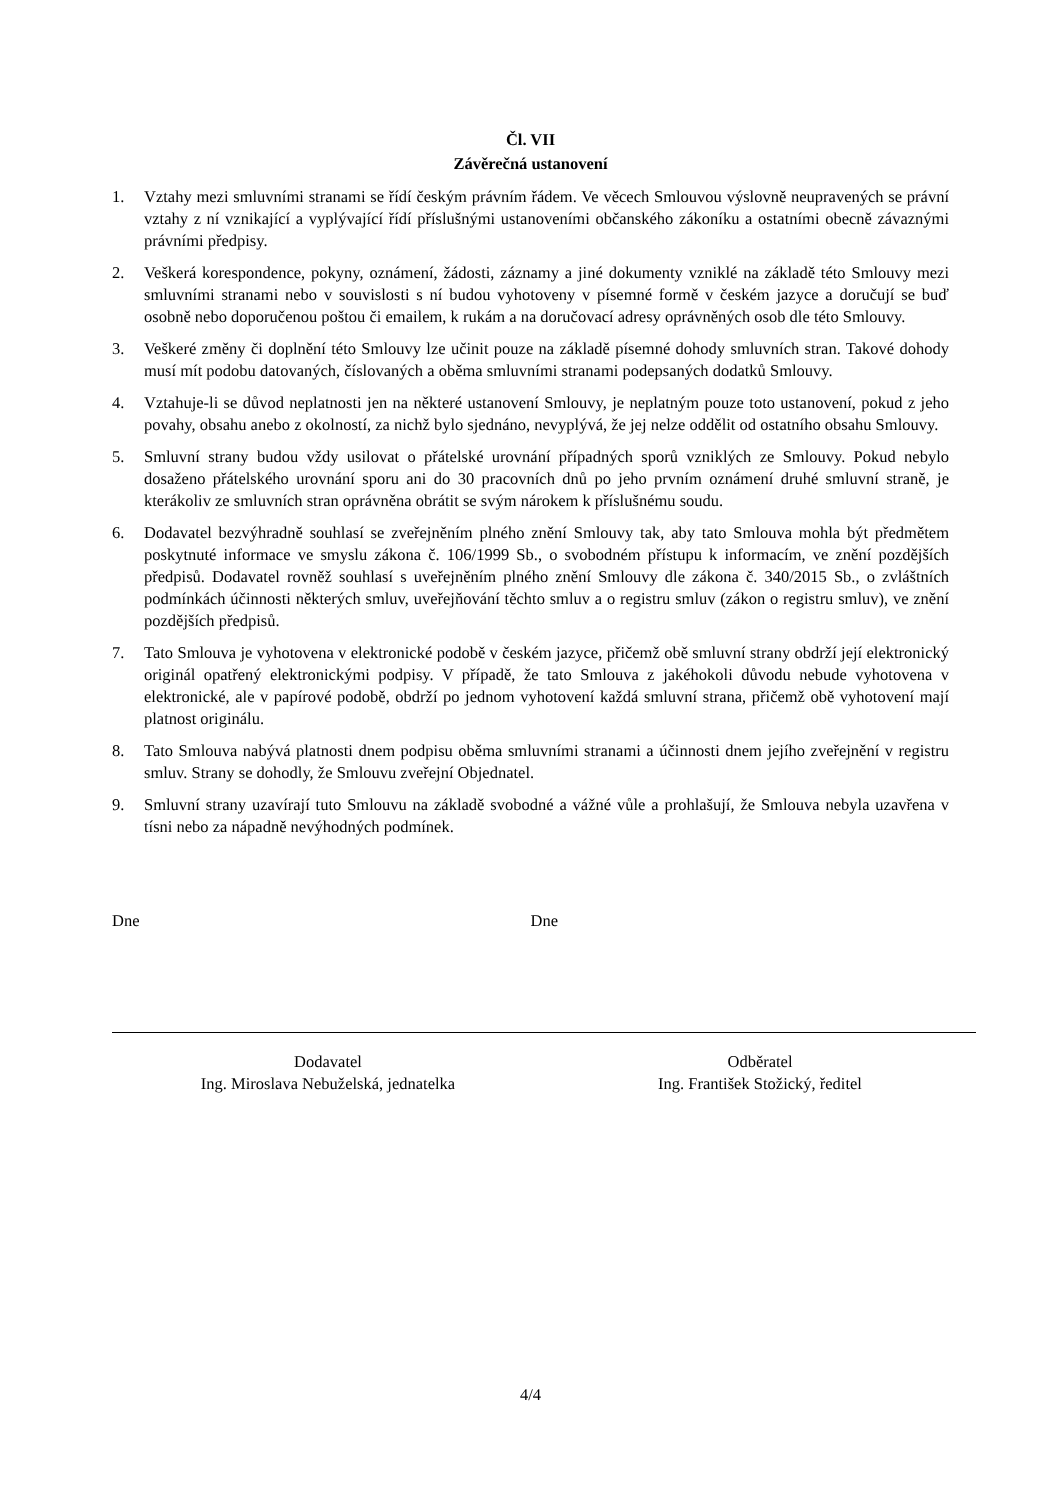Čl. VII
Závěrečná ustanovení
1. Vztahy mezi smluvními stranami se řídí českým právním řádem. Ve věcech Smlouvou výslovně neupravených se právní vztahy z ní vznikající a vyplývající řídí příslušnými ustanoveními občanského zákoníku a ostatními obecně závaznými právními předpisy.
2. Veškerá korespondence, pokyny, oznámení, žádosti, záznamy a jiné dokumenty vzniklé na základě této Smlouvy mezi smluvními stranami nebo v souvislosti s ní budou vyhotoveny v písemné formě v českém jazyce a doručují se buď osobně nebo doporučenou poštou či emailem, k rukám a na doručovací adresy oprávněných osob dle této Smlouvy.
3. Veškeré změny či doplnění této Smlouvy lze učinit pouze na základě písemné dohody smluvních stran. Takové dohody musí mít podobu datovaných, číslovaných a oběma smluvními stranami podepsaných dodatků Smlouvy.
4. Vztahuje-li se důvod neplatnosti jen na některé ustanovení Smlouvy, je neplatným pouze toto ustanovení, pokud z jeho povahy, obsahu anebo z okolností, za nichž bylo sjednáno, nevyplývá, že jej nelze oddělit od ostatního obsahu Smlouvy.
5. Smluvní strany budou vždy usilovat o přátelské urovnání případných sporů vzniklých ze Smlouvy. Pokud nebylo dosaženo přátelského urovnání sporu ani do 30 pracovních dnů po jeho prvním oznámení druhé smluvní straně, je kterákoliv ze smluvních stran oprávněna obrátit se svým nárokem k příslušnému soudu.
6. Dodavatel bezvýhradně souhlasí se zveřejněním plného znění Smlouvy tak, aby tato Smlouva mohla být předmětem poskytnuté informace ve smyslu zákona č. 106/1999 Sb., o svobodném přístupu k informacím, ve znění pozdějších předpisů. Dodavatel rovněž souhlasí s uveřejněním plného znění Smlouvy dle zákona č. 340/2015 Sb., o zvláštních podmínkách účinnosti některých smluv, uveřejňování těchto smluv a o registru smluv (zákon o registru smluv), ve znění pozdějších předpisů.
7. Tato Smlouva je vyhotovena v elektronické podobě v českém jazyce, přičemž obě smluvní strany obdrží její elektronický originál opatřený elektronickými podpisy. V případě, že tato Smlouva z jakéhokoli důvodu nebude vyhotovena v elektronické, ale v papírové podobě, obdrží po jednom vyhotovení každá smluvní strana, přičemž obě vyhotovení mají platnost originálu.
8. Tato Smlouva nabývá platnosti dnem podpisu oběma smluvními stranami a účinnosti dnem jejího zveřejnění v registru smluv. Strany se dohodly, že Smlouvu zveřejní Objednatel.
9. Smluvní strany uzavírají tuto Smlouvu na základě svobodné a vážné vůle a prohlašují, že Smlouva nebyla uzavřena v tísni nebo za nápadně nevýhodných podmínek.
Dne Dne
Dodavatel
Ing. Miroslava Nebuželská, jednatelka
Odběratel
Ing. František Stožický, ředitel
4/4